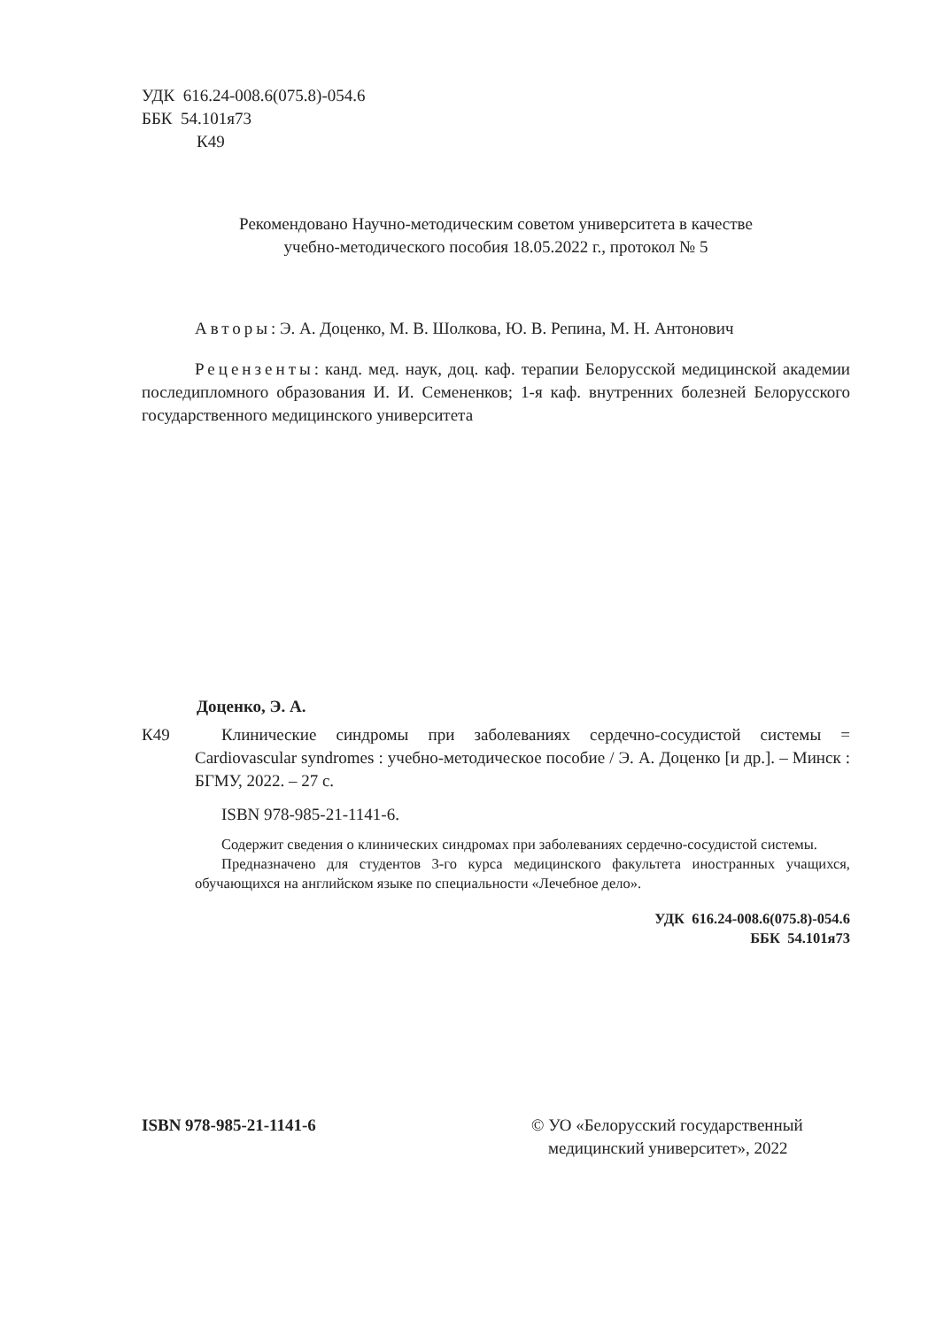УДК 616.24-008.6(075.8)-054.6
ББК 54.101я73
К49
Рекомендовано Научно-методическим советом университета в качестве
учебно-методического пособия 18.05.2022 г., протокол № 5
Авторы: Э. А. Доценко, М. В. Шолкова, Ю. В. Репина, М. Н. Антонович
Рецензенты: канд. мед. наук, доц. каф. терапии Белорусской медицинской академии последипломного образования И. И. Семененков; 1-я каф. внутренних болезней Белорусского государственного медицинского университета
Доценко, Э. А.
К49 Клинические синдромы при заболеваниях сердечно-сосудистой системы = Cardiovascular syndromes : учебно-методическое пособие / Э. А. Доценко [и др.]. – Минск : БГМУ, 2022. – 27 с.
ISBN 978-985-21-1141-6.
Содержит сведения о клинических синдромах при заболеваниях сердечно-сосудистой системы.
Предназначено для студентов 3-го курса медицинского факультета иностранных учащихся, обучающихся на английском языке по специальности «Лечебное дело».
УДК 616.24-008.6(075.8)-054.6
ББК 54.101я73
ISBN 978-985-21-1141-6 © УО «Белорусский государственный
медицинский университет», 2022